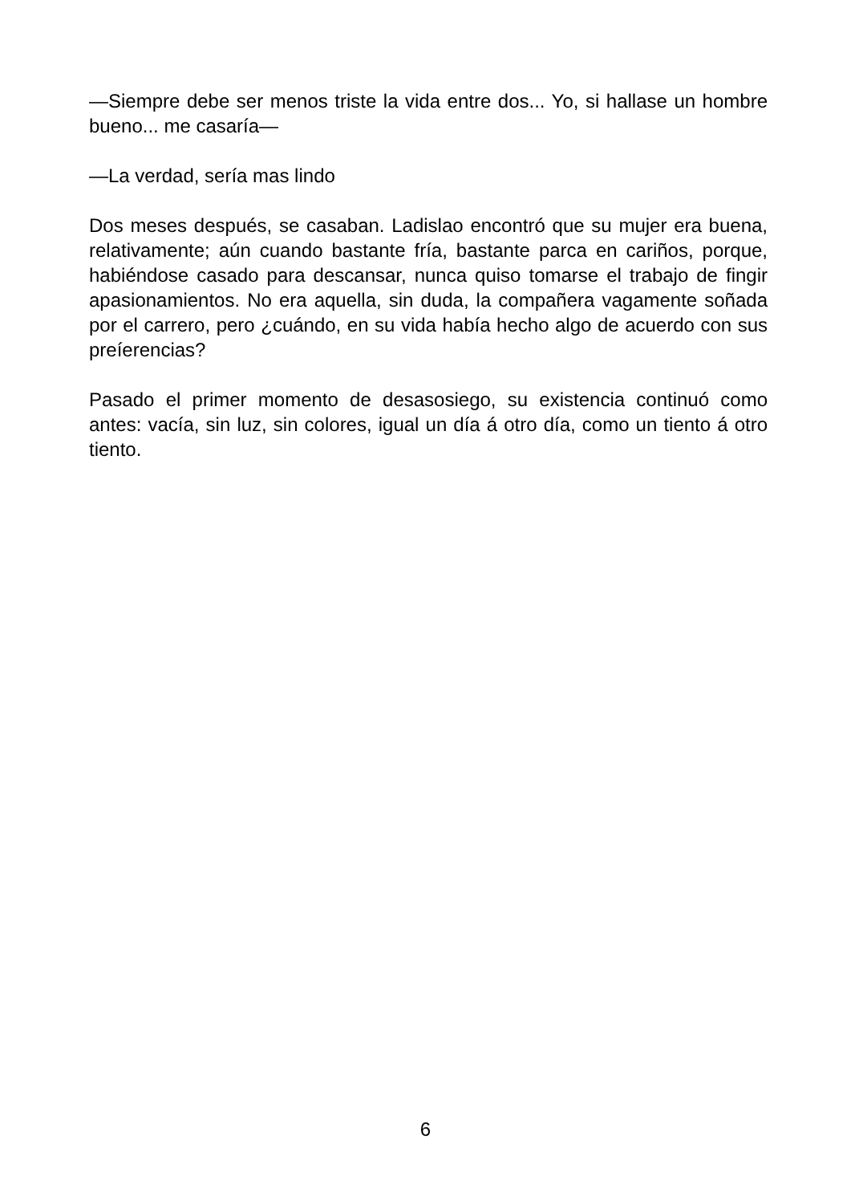—Siempre debe ser menos triste la vida entre dos... Yo, si hallase un hombre bueno... me casaría—
—La verdad, sería mas lindo
Dos meses después, se casaban. Ladislao encontró que su mujer era buena, relativamente; aún cuando bastante fría, bastante parca en cariños, porque, habiéndose casado para descansar, nunca quiso tomarse el trabajo de fingir apasionamientos. No era aquella, sin duda, la compañera vagamente soñada por el carrero, pero ¿cuándo, en su vida había hecho algo de acuerdo con sus preíerencias?
Pasado el primer momento de desasosiego, su existencia continuó como antes: vacía, sin luz, sin colores, igual un día á otro día, como un tiento á otro tiento.
6